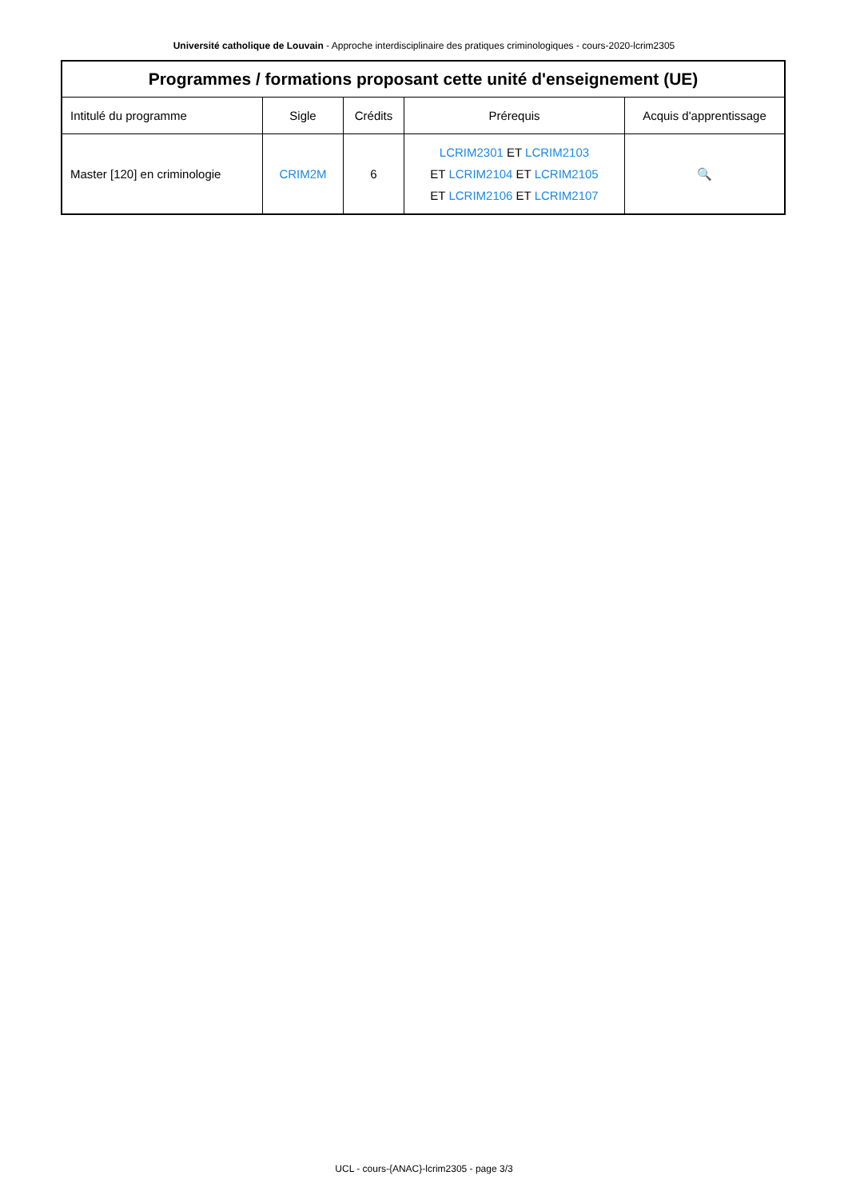Université catholique de Louvain - Approche interdisciplinaire des pratiques criminologiques - cours-2020-lcrim2305
| Programmes / formations proposant cette unité d'enseignement (UE) | | | | |
| --- | --- | --- | --- | --- |
| Intitulé du programme | Sigle | Crédits | Prérequis | Acquis d'apprentissage |
| Master [120] en criminologie | CRIM2M | 6 | LCRIM2301 ET LCRIM2103 ET LCRIM2104 ET LCRIM2105 ET LCRIM2106 ET LCRIM2107 | 🔍 |
UCL - cours-{ANAC}-lcrim2305 - page 3/3